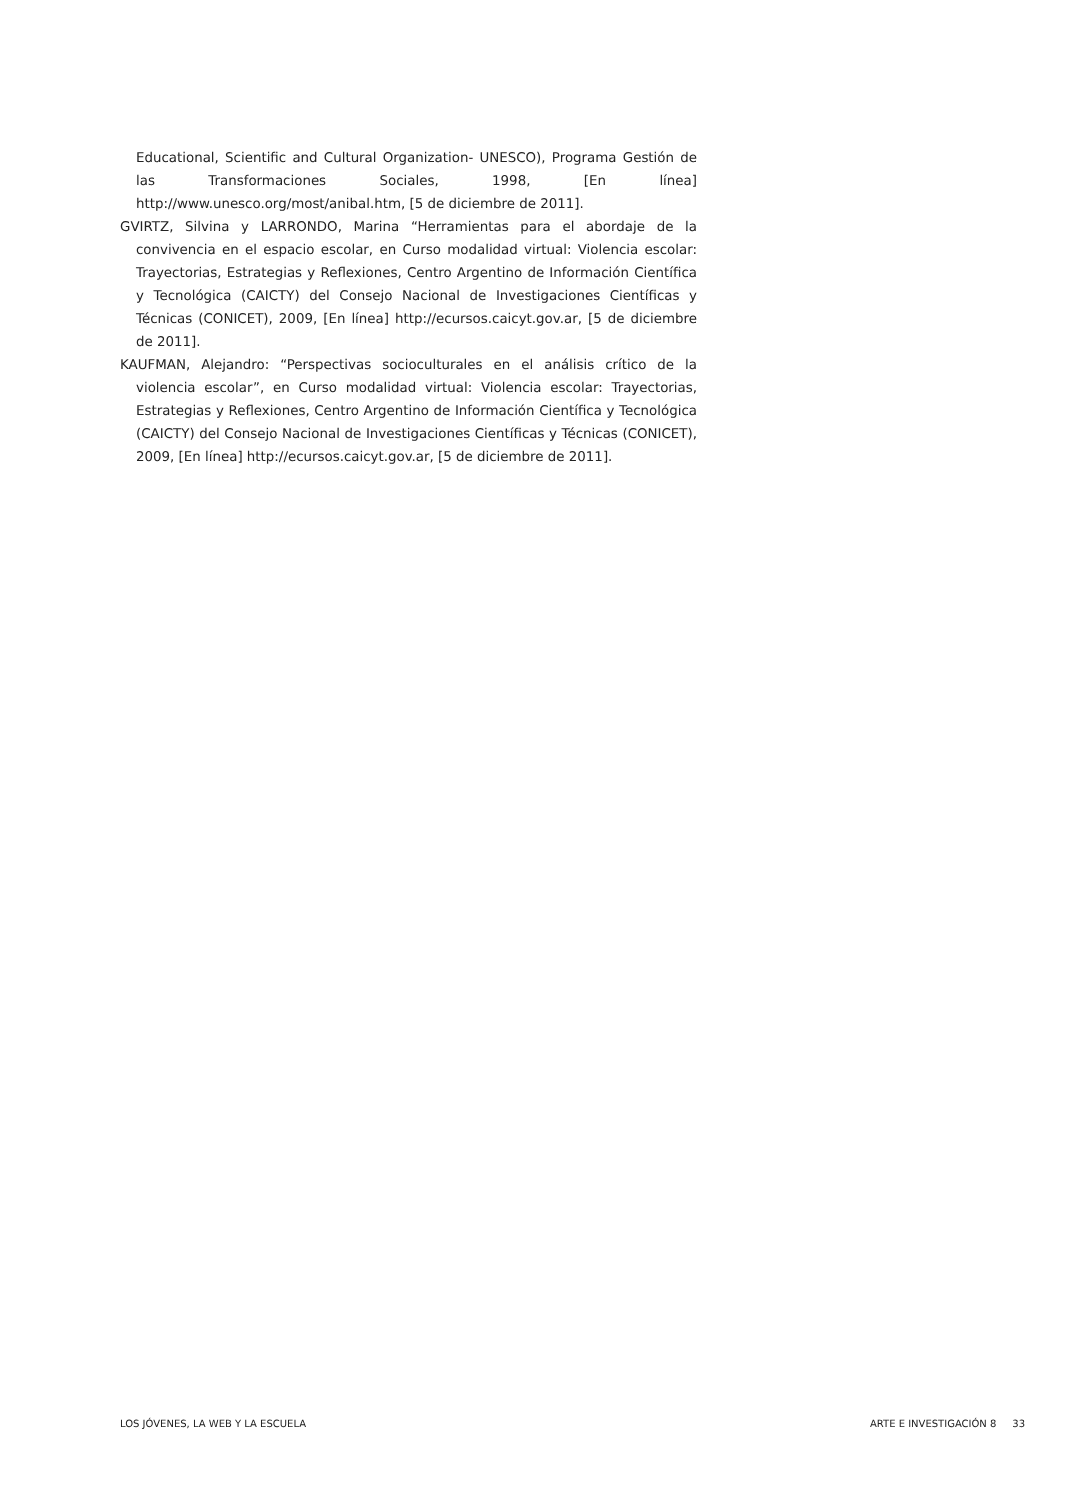Educational, Scientific and Cultural Organization- UNESCO), Programa Gestión de las Transformaciones Sociales, 1998, [En línea] http://www.unesco.org/most/anibal.htm, [5 de diciembre de 2011].
GVIRTZ, Silvina y LARRONDO, Marina “Herramientas para el abordaje de la convivencia en el espacio escolar, en Curso modalidad virtual: Violencia escolar: Trayectorias, Estrategias y Reflexiones, Centro Argentino de Información Científica y Tecnológica (CAICTY) del Consejo Nacional de Investigaciones Científicas y Técnicas (CONICET), 2009, [En línea] http://ecursos.caicyt.gov.ar, [5 de diciembre de 2011].
KAUFMAN, Alejandro: “Perspectivas socioculturales en el análisis crítico de la violencia escolar”, en Curso modalidad virtual: Violencia escolar: Trayectorias, Estrategias y Reflexiones, Centro Argentino de Información Científica y Tecnológica (CAICTY) del Consejo Nacional de Investigaciones Científicas y Técnicas (CONICET), 2009, [En línea] http://ecursos.caicyt.gov.ar, [5 de diciembre de 2011].
LOS JÓVENES, LA WEB Y LA ESCUELA ARTE E INVESTIGACIÓN 8 33